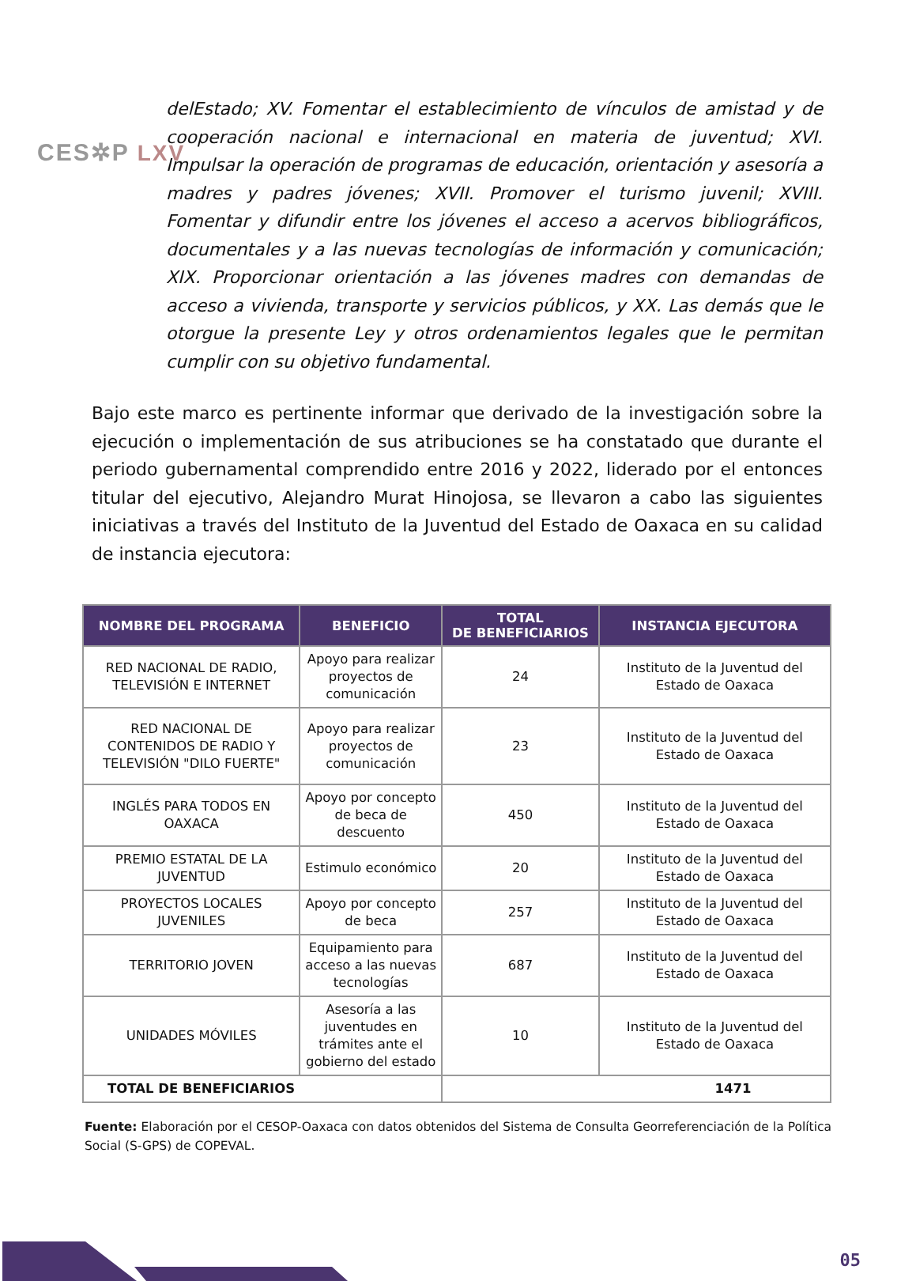CES✲P LXV
delEstado; XV. Fomentar el establecimiento de vínculos de amistad y de cooperación nacional e internacional en materia de juventud; XVI. Impulsar la operación de programas de educación, orientación y asesoría a madres y padres jóvenes; XVII. Promover el turismo juvenil; XVIII. Fomentar y difundir entre los jóvenes el acceso a acervos bibliográficos, documentales y a las nuevas tecnologías de información y comunicación; XIX. Proporcionar orientación a las jóvenes madres con demandas de acceso a vivienda, transporte y servicios públicos, y XX. Las demás que le otorgue la presente Ley y otros ordenamientos legales que le permitan cumplir con su objetivo fundamental.
Bajo este marco es pertinente informar que derivado de la investigación sobre la ejecución o implementación de sus atribuciones se ha constatado que durante el periodo gubernamental comprendido entre 2016 y 2022, liderado por el entonces titular del ejecutivo, Alejandro Murat Hinojosa, se llevaron a cabo las siguientes iniciativas a través del Instituto de la Juventud del Estado de Oaxaca en su calidad de instancia ejecutora:
| NOMBRE DEL PROGRAMA | BENEFICIO | TOTAL DE BENEFICIARIOS | INSTANCIA EJECUTORA |
| --- | --- | --- | --- |
| RED NACIONAL DE RADIO, TELEVISIÓN E INTERNET | Apoyo para realizar proyectos de comunicación | 24 | Instituto de la Juventud del Estado de Oaxaca |
| RED NACIONAL DE CONTENIDOS DE RADIO Y TELEVISIÓN "DILO FUERTE" | Apoyo para realizar proyectos de comunicación | 23 | Instituto de la Juventud del Estado de Oaxaca |
| INGLÉS PARA TODOS EN OAXACA | Apoyo por concepto de beca de descuento | 450 | Instituto de la Juventud del Estado de Oaxaca |
| PREMIO ESTATAL DE LA JUVENTUD | Estimulo económico | 20 | Instituto de la Juventud del Estado de Oaxaca |
| PROYECTOS LOCALES JUVENILES | Apoyo por concepto de beca | 257 | Instituto de la Juventud del Estado de Oaxaca |
| TERRITORIO JOVEN | Equipamiento para acceso a las nuevas tecnologías | 687 | Instituto de la Juventud del Estado de Oaxaca |
| UNIDADES MÓVILES | Asesoría a las juventudes en trámites ante el gobierno del estado | 10 | Instituto de la Juventud del Estado de Oaxaca |
| TOTAL DE BENEFICIARIOS | | 1471 | |
Fuente: Elaboración por el CESOP-Oaxaca con datos obtenidos del Sistema de Consulta Georreferenciación de la Política Social (S-GPS) de COPEVAL.
05